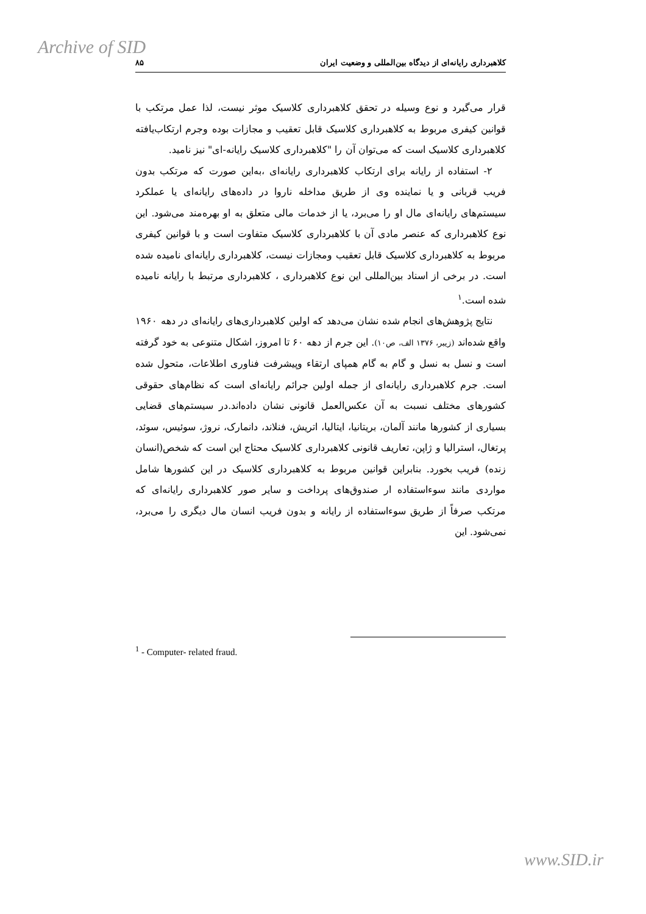Archive of SID
کلاهبرداری رایانه‌ای از دیدگاه بین‌المللی و وضعیت ایران ۸۵
قرار می‌گیرد و نوع وسیله در تحقق کلاهبرداری کلاسیک موثر نیست، لذا عمل مرتکب با قوانین کیفری مربوط به کلاهبرداری کلاسیک قابل تعقیب و مجازات بوده وجرم ارتکاب‌یافته کلاهبرداری کلاسیک است که می‌توان آن را "کلاهبرداری کلاسیک رایانه-ای" نیز نامید.
۲- استفاده از رایانه برای ارتکاب کلاهبرداری رایانه‌ای ،به‌این صورت که مرتکب بدون فریب قربانی و یا نماینده وی از طریق مداخله ناروا در داده‌های رایانه‌ای یا عملکرد سیستم‌های رایانه‌ای مال او را می‌برد، یا از خدمات مالی متعلق به او بهره‌مند می‌شود. این نوع کلاهبرداری که عنصر مادی آن با کلاهبرداری کلاسیک متفاوت است و با قوانین کیفری مربوط به کلاهبرداری کلاسیک قابل تعقیب ومجازات نیست، کلاهبرداری رایانه‌ای نامیده شده است. در برخی از اسناد بین‌المللی این نوع کلاهبرداری ، کلاهبرداری مرتبط با رایانه نامیده شده است.<sup>۱</sup>
نتایج پژوهش‌های انجام شده نشان می‌دهد که اولین کلاهبرداری‌های رایانه‌ای در دهه ۱۹۶۰ واقع شده‌اند (زیبر، ۱۳۷۶ الف، ص۱۰). این جرم از دهه ۶۰ تا امروز، اشکال متنوعی به خود گرفته است و نسل به نسل و گام به گام همپای ارتقاء وپیشرفت فناوری اطلاعات، متحول شده است. جرم کلاهبرداری رایانه‌ای از جمله اولین جرائم رایانه‌ای است که نظام‌های حقوقی کشورهای مختلف نسبت به آن عکس‌العمل قانونی نشان داده‌اند.در سیستم‌های قضایی بسیاری از کشورها مانند آلمان، بریتانیا، ایتالیا، اتریش، فنلاند، دانمارک، نروژ، سوئیس، سوئد، پرتغال، استرالیا و ژاپن، تعاریف قانونی کلاهبرداری کلاسیک محتاج این است که شخص(انسان زنده) فریب بخورد. بنابراین قوانین مربوط به کلاهبرداری کلاسیک در این کشورها شامل مواردی مانند سوءاستفاده ار صندوق‌های پرداخت و سایر صور کلاهبرداری رایانه‌ای که مرتکب صرفاً از طریق سوءاستفاده از رایانه و بدون فریب انسان مال دیگری را می‌برد، نمی‌شود. این
<sup>1</sup> - Computer- related fraud.
www.SID.ir